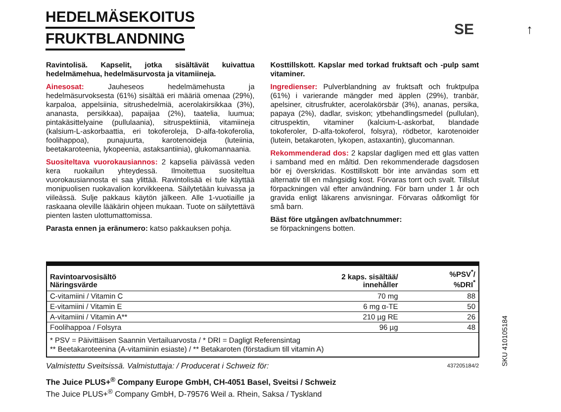HEDELMÄSEKOITUS
FRUKTBLANDNING
SE ↑
Ravintolisä. Kapselit, jotka sisältävät kuivattua hedelmämehua, hedelmäsurvosta ja vitamiineja.
Ainesosat: Jauheseos hedelmämehusta ja hedelmäsurvoksesta (61%) sisältää eri määriä omenaa (29%), karpaloa, appelsiinia, sitrushedelmiä, acerolakirsikkaa (3%), ananasta, persikkaa), papaijaa (2%), taatelia, luumua; pintakäsittelyaine (pullulaania), sitruspektiiniä, vitamiineja (kalsium-L-askorbaattia, eri tokoferoleja, D-alfa-tokoferolia, foolihappoa), punajuurta, karotenoideja (luteiinia, beetakaroteenia, lykopeenia, astaksantiinia), glukomannaania.
Suositeltava vuorokausiannos: 2 kapselia päivässä veden kera ruokailun yhteydessä. Ilmoitettua suositeltua vuorokausiannosta ei saa ylittää. Ravintolisää ei tule käyttää monipuolisen ruokavalion korvikkeena. Säilytetään kuivassa ja viileässä. Sulje pakkaus käytön jälkeen. Alle 1-vuotiaille ja raskaana oleville lääkärin ohjeen mukaan. Tuote on säilytettävä pienten lasten ulottumattomissa.
Parasta ennen ja eränumero: katso pakkauksen pohja.
Kosttillskott. Kapslar med torkad fruktsaft och -pulp samt vitaminer.
Ingredienser: Pulverblandning av fruktsaft och fruktpulpa (61%) i varierande mängder med äpplen (29%), tranbär, apelsiner, citrusfrukter, acerolakörsbär (3%), ananas, persika, papaya (2%), dadlar, sviskon; ytbehandlingsmedel (pullulan), citruspektin, vitaminer (kalcium-L-askorbat, blandade tokoferoler, D-alfa-tokoferol, folsyra), rödbetor, karotenoider (lutein, betakaroten, lykopen, astaxantin), glucomannan.
Rekommenderad dos: 2 kapslar dagligen med ett glas vatten i samband med en måltid. Den rekommenderade dagsdosen bör ej överskridas. Kosttillskott bör inte användas som ett alternativ till en mångsidig kost. Förvaras torrt och svalt. Tillslut förpackningen väl efter användning. För barn under 1 år och gravida enligt läkarens anvisningar. Förvaras oåtkomligt för små barn.
Bäst före utgången av/batchnummer:
se förpackningens botten.
| Ravintoarvosisältö Näringsvärde | 2 kaps. sisältää/ innehåller | %PSV<sup>*</sup>/ %DRI<sup>*</sup> |
| --- | --- | --- |
| C-vitamiini / Vitamin C | 70 mg | 88 |
| E-vitamiini / Vitamin E | 6 mg α-TE | 50 |
| A-vitamiini / Vitamin A** | 210 µg RE | 26 |
| Foolihappoa / Folsyra | 96 µg | 48 |
* PSV = Päivittäisen Saannin Vertailuarvosta / * DRI = Dagligt Referensintag
** Beetakaroteenina (A-vitamiinin esiaste) / ** Betakaroten (förstadium till vitamin A)
Valmistettu Sveitsissä. Valmistuttaja: / Producerat i Schweiz för: 437205184/2
The Juice PLUS+<sup>®</sup> Company Europe GmbH, CH-4051 Basel, Sveitsi / Schweiz
The Juice PLUS+<sup>®</sup> Company GmbH, D-79576 Weil a. Rhein, Saksa / Tyskland
SKU 410105184